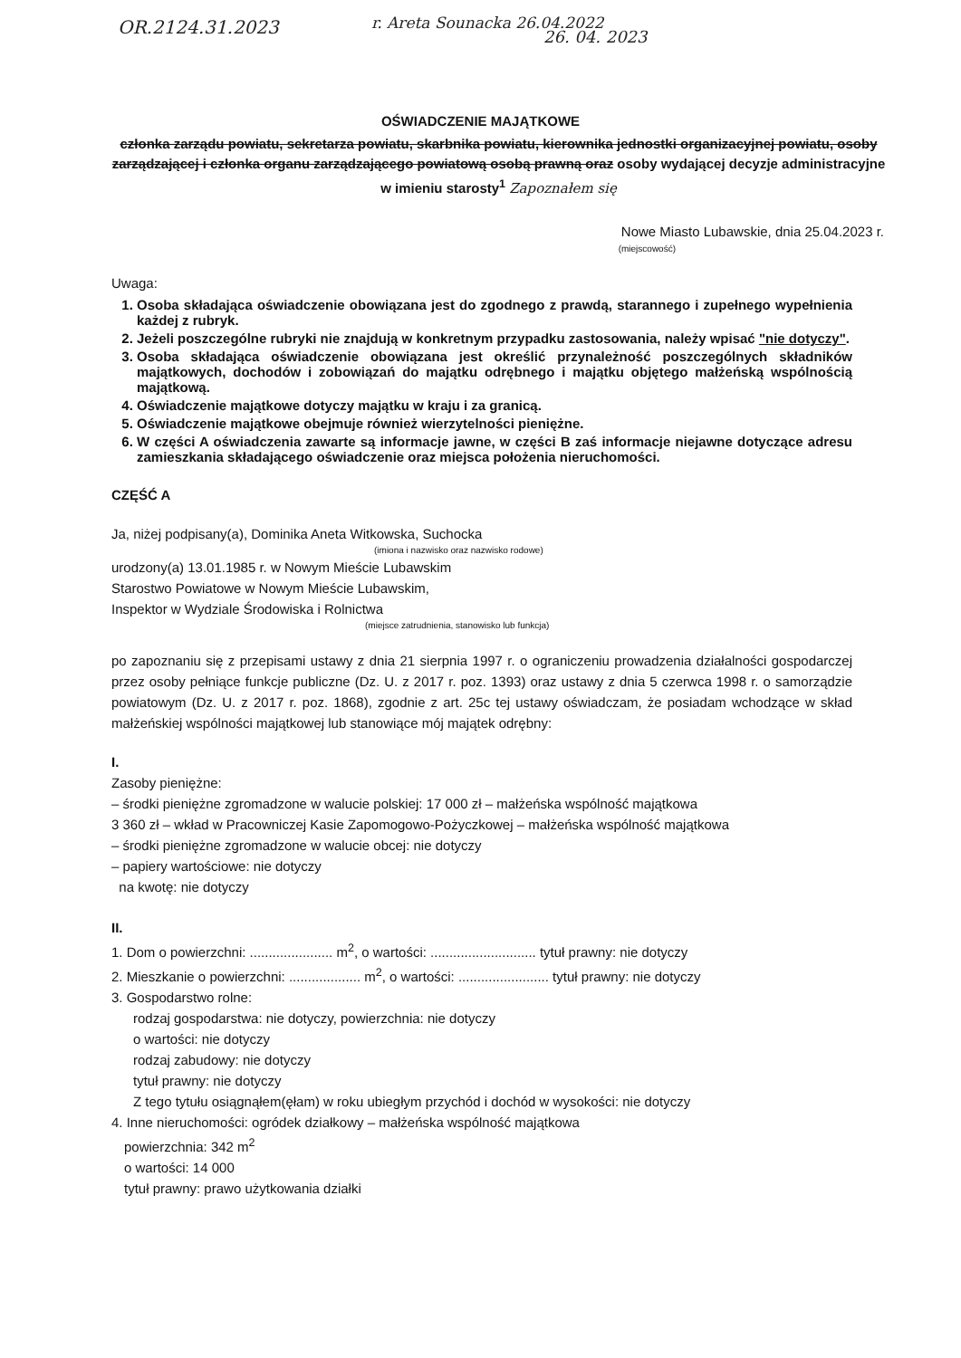OR.2124.31.2023 r. Areta Sounacka 26.04.2022
26. 04. 2023
OŚWIADCZENIE MAJĄTKOWE
członka zarządu powiatu, sekretarza powiatu, skarbnika powiatu, kierownika jednostki organizacyjnej powiatu, osoby zarządzającej i członka organu zarządzającego powiatową osobą prawną oraz osoby wydającej decyzje administracyjne w imieniu starosty<sup>1</sup> Zapoznałem się
Nowe Miasto Lubawskie, dnia 25.04.2023 r.
(miejscowość)
Uwaga:
1. Osoba składająca oświadczenie obowiązana jest do zgodnego z prawdą, starannego i zupełnego wypełnienia każdej z rubryk.
2. Jeżeli poszczególne rubryki nie znajdują w konkretnym przypadku zastosowania, należy wpisać "nie dotyczy".
3. Osoba składająca oświadczenie obowiązana jest określić przynależność poszczególnych składników majątkowych, dochodów i zobowiązań do majątku odrębnego i majątku objętego małżeńską wspólnością majątkową.
4. Oświadczenie majątkowe dotyczy majątku w kraju i za granicą.
5. Oświadczenie majątkowe obejmuje również wierzytelności pieniężne.
6. W części A oświadczenia zawarte są informacje jawne, w części B zaś informacje niejawne dotyczące adresu zamieszkania składającego oświadczenie oraz miejsca położenia nieruchomości.
CZĘŚĆ A
Ja, niżej podpisany(a), Dominika Aneta Witkowska, Suchocka
(imiona i nazwisko oraz nazwisko rodowe)
urodzony(a) 13.01.1985 r. w Nowym Mieście Lubawskim
Starostwo Powiatowe w Nowym Mieście Lubawskim,
Inspektor w Wydziale Środowiska i Rolnictwa
(miejsce zatrudnienia, stanowisko lub funkcja)
po zapoznaniu się z przepisami ustawy z dnia 21 sierpnia 1997 r. o ograniczeniu prowadzenia działalności gospodarczej przez osoby pełniące funkcje publiczne (Dz. U. z 2017 r. poz. 1393) oraz ustawy z dnia 5 czerwca 1998 r. o samorządzie powiatowym (Dz. U. z 2017 r. poz. 1868), zgodnie z art. 25c tej ustawy oświadczam, że posiadam wchodzące w skład małżeńskiej wspólności majątkowej lub stanowiące mój majątek odrębny:
I.
Zasoby pieniężne:
– środki pieniężne zgromadzone w walucie polskiej: 17 000 zł – małżeńska wspólność majątkowa
3 360 zł – wkład w Pracowniczej Kasie Zapomogowo-Pożyczkowej – małżeńska wspólność majątkowa
– środki pieniężne zgromadzone w walucie obcej: nie dotyczy
– papiery wartościowe: nie dotyczy
na kwotę: nie dotyczy
II.
1. Dom o powierzchni: ...................... m<sup>2</sup>, o wartości: ............................ tytuł prawny: nie dotyczy
2. Mieszkanie o powierzchni: ................... m<sup>2</sup>, o wartości: ........................ tytuł prawny: nie dotyczy
3. Gospodarstwo rolne:
rodzaj gospodarstwa: nie dotyczy, powierzchnia: nie dotyczy
o wartości: nie dotyczy
rodzaj zabudowy: nie dotyczy
tytuł prawny: nie dotyczy
Z tego tytułu osiągnąłem(ęłam) w roku ubiegłym przychód i dochód w wysokości: nie dotyczy
4. Inne nieruchomości: ogródek działkowy – małżeńska wspólność majątkowa
powierzchnia: 342 m<sup>2</sup>
o wartości: 14 000
tytuł prawny: prawo użytkowania działki